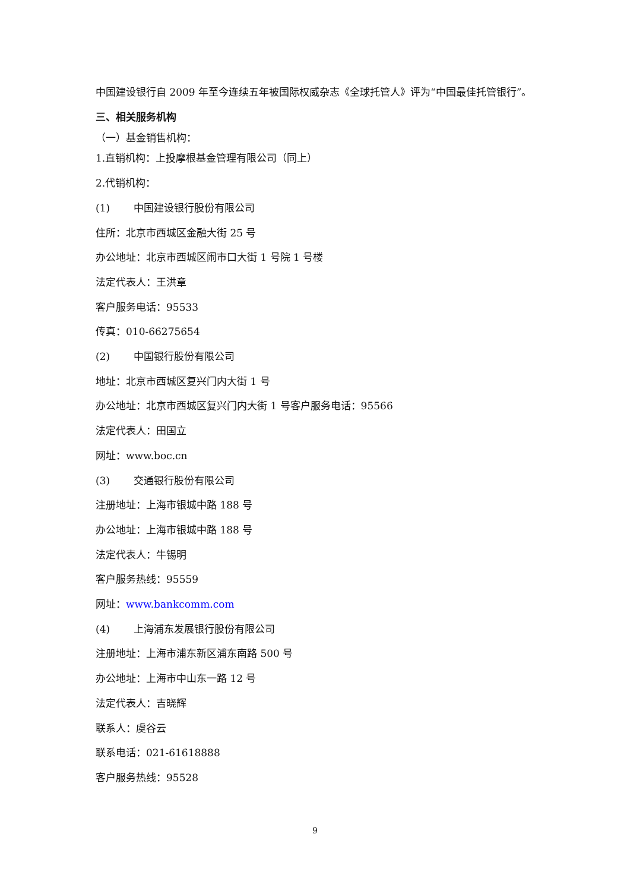中国建设银行自 2009 年至今连续五年被国际权威杂志《全球托管人》评为“中国最佳托管银行”。
三、相关服务机构
（一）基金销售机构：
1.直销机构：上投摩根基金管理有限公司（同上）
2.代销机构：
(1) 中国建设银行股份有限公司
住所：北京市西城区金融大街 25 号
办公地址：北京市西城区闹市口大街 1 号院 1 号楼
法定代表人：王洪章
客户服务电话：95533
传真：010-66275654
(2) 中国银行股份有限公司
地址：北京市西城区复兴门内大街 1 号
办公地址：北京市西城区复兴门内大街 1 号客户服务电话：95566
法定代表人：田国立
网址：www.boc.cn
(3) 交通银行股份有限公司
注册地址：上海市银城中路 188 号
办公地址：上海市银城中路 188 号
法定代表人：牛锡明
客户服务热线：95559
网址：www.bankcomm.com
(4) 上海浦东发展银行股份有限公司
注册地址：上海市浦东新区浦东南路 500 号
办公地址：上海市中山东一路 12 号
法定代表人：吉晓辉
联系人：虞谷云
联系电话：021-61618888
客户服务热线：95528
9